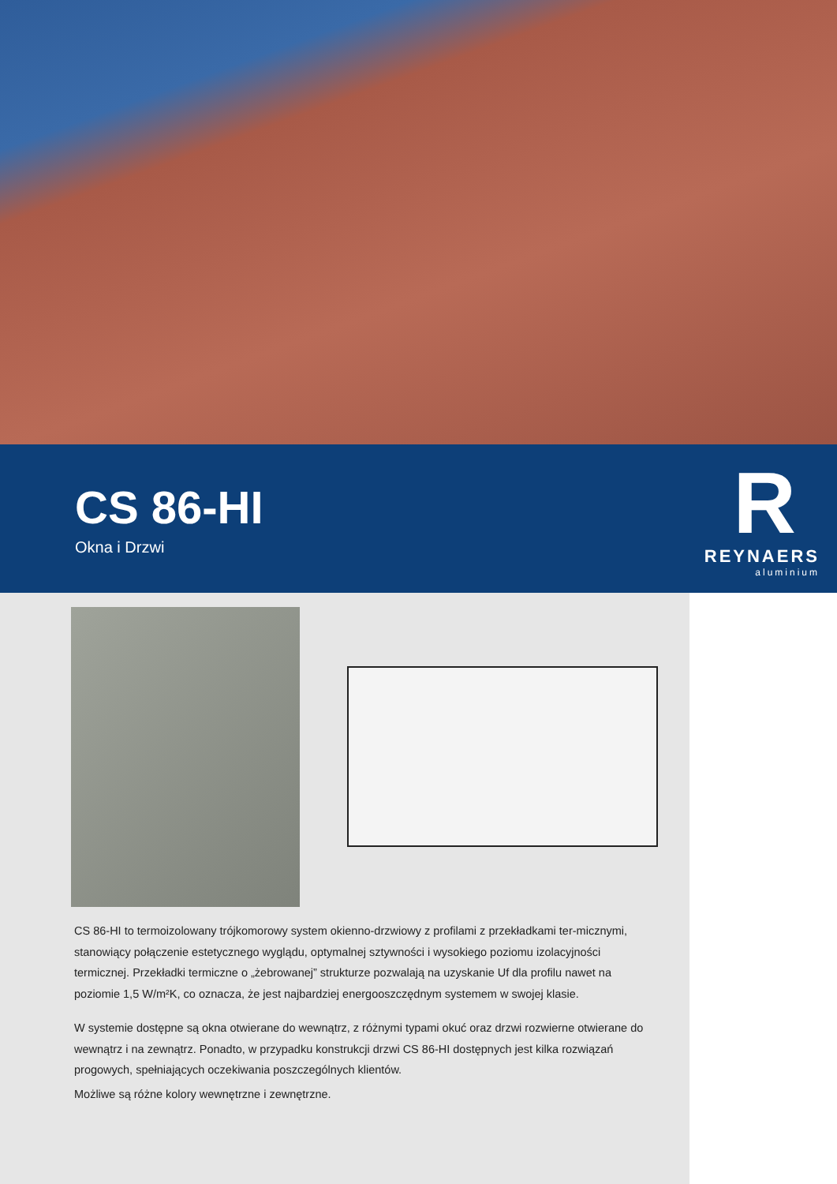CS 86-HI
Okna i Drzwi
R
REYNAERS
aluminium
CS 86-HI to termoizolowany trójkomorowy system okienno-drzwiowy z profilami z przekładkami ter-micznymi, stanowiący połączenie estetycznego wyglądu, optymalnej sztywności i wysokiego poziomu izolacyjności termicznej. Przekładki termiczne o „żebrowanej” strukturze pozwalają na uzyskanie Uf dla profilu nawet na poziomie 1,5 W/m²K, co oznacza, że jest najbardziej energooszczędnym systemem w swojej klasie.
W systemie dostępne są okna otwierane do wewnątrz, z różnymi typami okuć oraz drzwi rozwierne otwierane do wewnątrz i na zewnątrz. Ponadto, w przypadku konstrukcji drzwi CS 86-HI dostępnych jest kilka rozwiązań progowych, spełniających oczekiwania poszczególnych klientów.
Możliwe są różne kolory wewnętrzne i zewnętrzne.